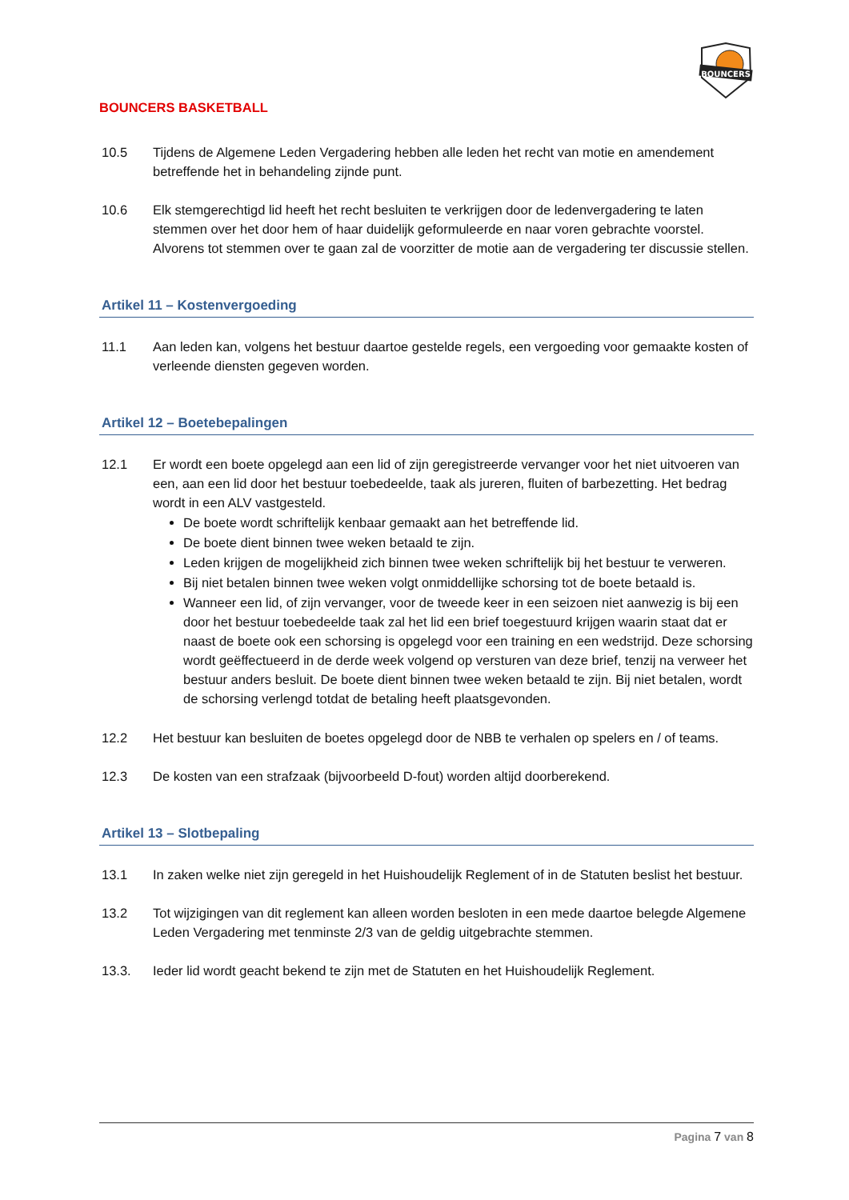BOUNCERS
BOUNCERS BASKETBALL
10.5 Tijdens de Algemene Leden Vergadering hebben alle leden het recht van motie en amendement betreffende het in behandeling zijnde punt.
10.6 Elk stemgerechtigd lid heeft het recht besluiten te verkrijgen door de ledenvergadering te laten stemmen over het door hem of haar duidelijk geformuleerde en naar voren gebrachte voorstel. Alvorens tot stemmen over te gaan zal de voorzitter de motie aan de vergadering ter discussie stellen.
Artikel 11 – Kostenvergoeding
11.1 Aan leden kan, volgens het bestuur daartoe gestelde regels, een vergoeding voor gemaakte kosten of verleende diensten gegeven worden.
Artikel 12 – Boetebepalingen
12.1 Er wordt een boete opgelegd aan een lid of zijn geregistreerde vervanger voor het niet uitvoeren van een, aan een lid door het bestuur toebedeelde, taak als jureren, fluiten of barbezetting. Het bedrag wordt in een ALV vastgesteld.
De boete wordt schriftelijk kenbaar gemaakt aan het betreffende lid.
De boete dient binnen twee weken betaald te zijn.
Leden krijgen de mogelijkheid zich binnen twee weken schriftelijk bij het bestuur te verweren.
Bij niet betalen binnen twee weken volgt onmiddellijke schorsing tot de boete betaald is.
Wanneer een lid, of zijn vervanger, voor de tweede keer in een seizoen niet aanwezig is bij een door het bestuur toebedeelde taak zal het lid een brief toegestuurd krijgen waarin staat dat er naast de boete ook een schorsing is opgelegd voor een training en een wedstrijd. Deze schorsing wordt geëffectueerd in de derde week volgend op versturen van deze brief, tenzij na verweer het bestuur anders besluit. De boete dient binnen twee weken betaald te zijn. Bij niet betalen, wordt de schorsing verlengd totdat de betaling heeft plaatsgevonden.
12.2 Het bestuur kan besluiten de boetes opgelegd door de NBB te verhalen op spelers en / of teams.
12.3 De kosten van een strafzaak (bijvoorbeeld D-fout) worden altijd doorberekend.
Artikel 13 – Slotbepaling
13.1 In zaken welke niet zijn geregeld in het Huishoudelijk Reglement of in de Statuten beslist het bestuur.
13.2 Tot wijzigingen van dit reglement kan alleen worden besloten in een mede daartoe belegde Algemene Leden Vergadering met tenminste 2/3 van de geldig uitgebrachte stemmen.
13.3. Ieder lid wordt geacht bekend te zijn met de Statuten en het Huishoudelijk Reglement.
Pagina 7 van 8